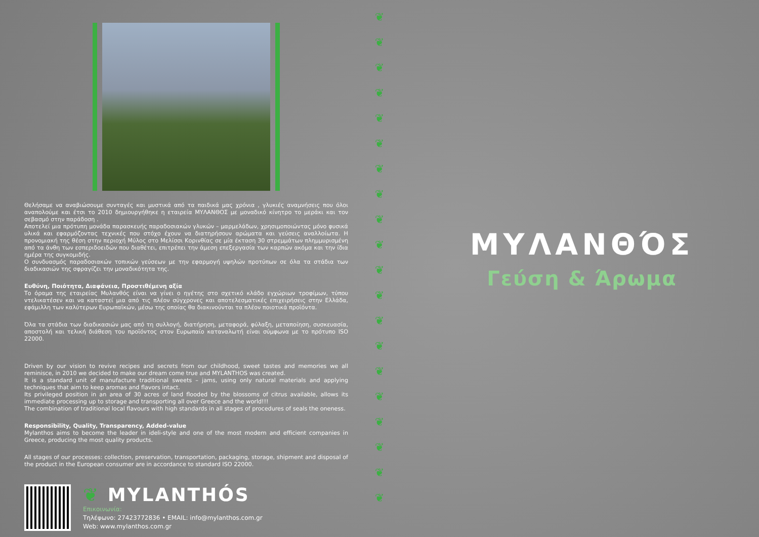Θελήσαμε να αναβιώσουμε συνταγές και μυστικά από τα παιδικά μας χρόνια , γλυκιές αναμνήσεις που όλοι αναπολούμε και έτσι το 2010 δημιουργήθηκε η εταιρεία ΜΥΛΑΝΘΟΣ με μοναδικό κίνητρο το μεράκι και τον σεβασμό στην παράδοση .
Αποτελεί μια πρότυπη μονάδα παρασκευής παραδοσιακών γλυκών – μαρμελάδων, χρησιμοποιώντας μόνο φυσικά υλικά και εφαρμόζοντας τεχνικές που στόχο έχουν να διατηρήσουν αρώματα και γεύσεις αναλλοίωτα. Η προνομιακή της θέση στην περιοχή Μύλος στο Μελίσσι Κορινθίας σε μία έκταση 30 στρεμμάτων πλημμυρισμένη από τα άνθη των εσπεριδοειδών που διαθέτει, επιτρέπει την άμεση επεξεργασία των καρπών ακόμα και την ίδια ημέρα της συγκομιδής.
Ο συνδυασμός παραδοσιακών τοπικών γεύσεων με την εφαρμογή υψηλών προτύπων σε όλα τα στάδια των διαδικασιών της σφραγίζει την μοναδικότητα της.
Ευθύνη, Ποιότητα, Διαφάνεια, Προστιθέμενη αξία
Το όραμα της εταιρείας Μυλανθός είναι να γίνει ο ηγέτης στο σχετικό κλάδο εγχώριων τροφίμων, τύπου ντελικατέσεν και να καταστεί μια από τις πλέον σύγχρονες και αποτελεσματικές επιχειρήσεις στην Ελλάδα, εφάμιλλη των καλύτερων Ευρωπαϊκών, μέσω της οποίας θα διακινούνται τα πλέον ποιοτικά προϊόντα.
Όλα τα στάδια των διαδικασιών μας από τη συλλογή, διατήρηση, μεταφορά, φύλαξη, μεταποίηση, συσκευασία, αποστολή και τελική διάθεση του προϊόντος στον Ευρωπαίο καταναλωτή είναι σύμφωνα με το πρότυπο ISO 22000.
Driven by our vision to revive recipes and secrets from our childhood, sweet tastes and memories we all reminisce, in 2010 we decided to make our dream come true and MYLANTHOS was created.
It is a standard unit of manufacture traditional sweets – jams, using only natural materials and applying techniques that aim to keep aromas and flavors intact.
Its privileged position in an area of 30 acres of land flooded by the blossoms of citrus available, allows its immediate processing up to storage and transporting all over Greece and the world!!!
The combination of traditional local flavours with high standards in all stages of procedures of seals the oneness.
Responsibility, Quality, Transparency, Added-value
Mylanthos aims to become the leader in ideli-style and one of the most modern and efficient companies in Greece, producing the most quality products.
All stages of our processes: collection, preservation, transportation, packaging, storage, shipment and disposal of the product in the European consumer are in accordance to standard ISO 22000.
❦ MYLANTHÓS
Επικοινωνία:
Τηλέφωνο: 27423772836 • EMAIL: info@mylanthos.com.gr
Web: www.mylanthos.com.gr
❦
❦
❦
❦
❦
❦
❦
❦
❦
❦
❦
❦
❦
❦
❦
❦
❦
❦
❦
❦
ΜΥΛΑΝΘΌΣ
Γεύση & Άρωμα